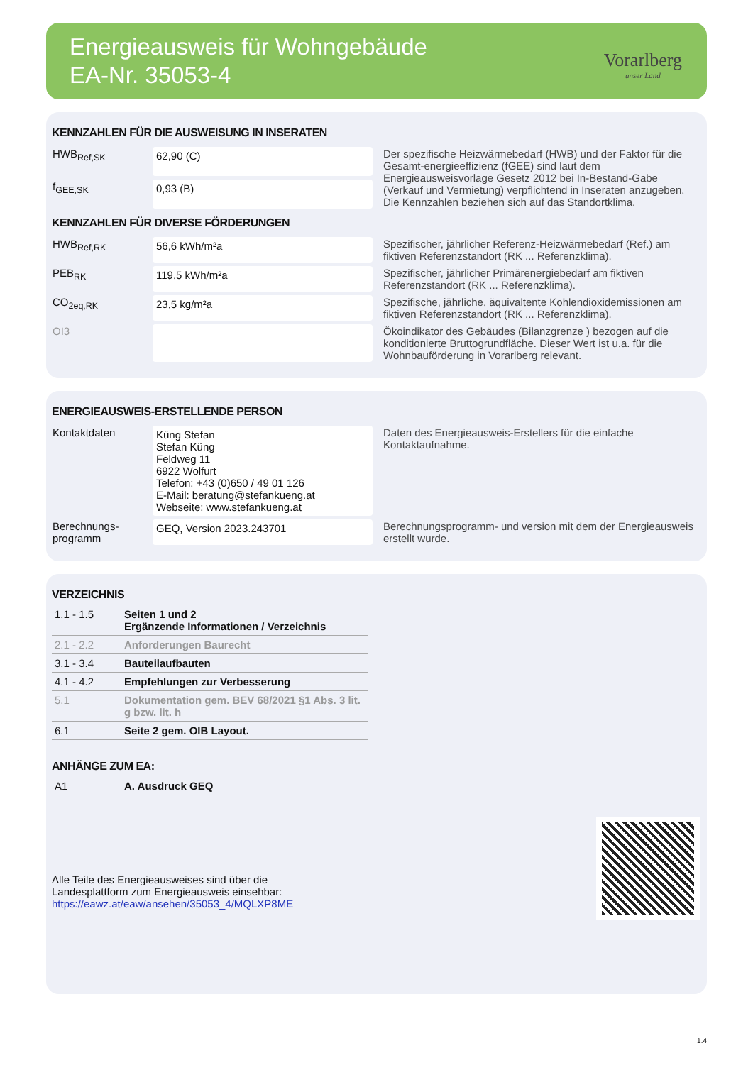Energieausweis für Wohngebäude
EA-Nr. 35053-4
Vorarlberg
unser Land
KENNZAHLEN FÜR DIE AUSWEISUNG IN INSERATEN
| HWB<sub>Ref,SK</sub> | 62,90 (C) | Der spezifische Heizwärmebedarf (HWB) und der Faktor für die Gesamt-energieeffizienz (fGEE) sind laut dem Energieausweisvorlage Gesetz 2012 bei In-Bestand-Gabe (Verkauf und Vermietung) verpflichtend in Inseraten anzugeben. Die Kennzahlen beziehen sich auf das Standortklima. |
| f<sub>GEE,SK</sub> | 0,93 (B) | |
KENNZAHLEN FÜR DIVERSE FÖRDERUNGEN
| HWB<sub>Ref,RK</sub> | 56,6 kWh/m²a | Spezifischer, jährlicher Referenz-Heizwärmebedarf (Ref.) am fiktiven Referenzstandort (RK ... Referenzklima). |
| PEB<sub>RK</sub> | 119,5 kWh/m²a | Spezifischer, jährlicher Primärenergiebedarf am fiktiven Referenzstandort (RK ... Referenzklima). |
| CO<sub>2eq,RK</sub> | 23,5 kg/m²a | Spezifische, jährliche, äquivaltente Kohlendioxidemissionen am fiktiven Referenzstandort (RK ... Referenzklima). |
| OI3 | | Ökoindikator des Gebäudes (Bilanzgrenze ) bezogen auf die konditionierte Bruttogrundfläche. Dieser Wert ist u.a. für die Wohnbauförderung in Vorarlberg relevant. |
ENERGIEAUSWEIS-ERSTELLENDE PERSON
| Kontaktdaten | Küng Stefan Stefan Küng Feldweg 11 6922 Wolfurt Telefon: +43 (0)650 / 49 01 126 E-Mail: beratung@stefankueng.at Webseite: www.stefankueng.at | Daten des Energieausweis-Erstellers für die einfache Kontaktaufnahme. |
| Berechnungs- programm | GEQ, Version 2023.243701 | Berechnungsprogramm- und version mit dem der Energieausweis erstellt wurde. |
VERZEICHNIS
| 1.1 - 1.5 | Seiten 1 und 2 Ergänzende Informationen / Verzeichnis |
| 2.1 - 2.2 | Anforderungen Baurecht |
| 3.1 - 3.4 | Bauteilaufbauten |
| 4.1 - 4.2 | Empfehlungen zur Verbesserung |
| 5.1 | Dokumentation gem. BEV 68/2021 §1 Abs. 3 lit. g bzw. lit. h |
| 6.1 | Seite 2 gem. OIB Layout. |
ANHÄNGE ZUM EA:
| A1 | A. Ausdruck GEQ |
Alle Teile des Energieausweises sind über die
Landesplattform zum Energieausweis einsehbar:
https://eawz.at/eaw/ansehen/35053_4/MQLXP8ME
1.4